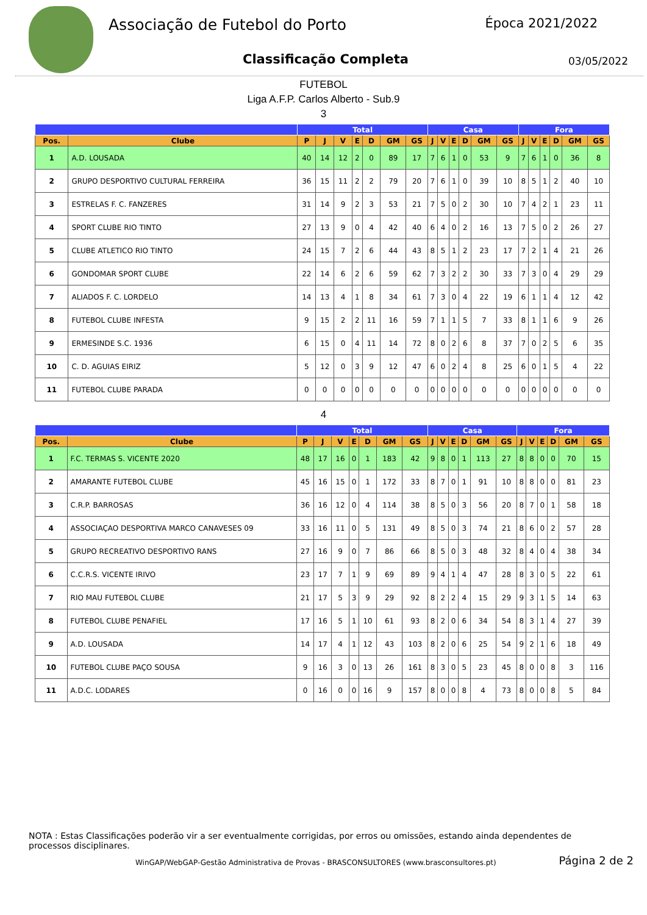Associação de Futebol do Porto
Classificação Completa
Época 2021/2022
03/05/2022
FUTEBOL
Liga A.F.P. Carlos Alberto - Sub.9
3
| | | Total | | | | | | | Casa | | | | | | Fora | | | | | |
| --- | --- | --- | --- | --- | --- | --- | --- | --- | --- | --- | --- | --- | --- | --- | --- | --- | --- | --- | --- | --- |
| Pos. | Clube | P | J | V | E | D | GM | GS | J | V | E | D | GM | GS | J | V | E | D | GM | GS |
| 1 | A.D. LOUSADA | 40 | 14 | 12 | 2 | 0 | 89 | 17 | 7 | 6 | 1 | 0 | 53 | 9 | 7 | 6 | 1 | 0 | 36 | 8 |
| 2 | GRUPO DESPORTIVO CULTURAL FERREIRA | 36 | 15 | 11 | 2 | 2 | 79 | 20 | 7 | 6 | 1 | 0 | 39 | 10 | 8 | 5 | 1 | 2 | 40 | 10 |
| 3 | ESTRELAS F. C. FANZERES | 31 | 14 | 9 | 2 | 3 | 53 | 21 | 7 | 5 | 0 | 2 | 30 | 10 | 7 | 4 | 2 | 1 | 23 | 11 |
| 4 | SPORT CLUBE RIO TINTO | 27 | 13 | 9 | 0 | 4 | 42 | 40 | 6 | 4 | 0 | 2 | 16 | 13 | 7 | 5 | 0 | 2 | 26 | 27 |
| 5 | CLUBE ATLETICO RIO TINTO | 24 | 15 | 7 | 2 | 6 | 44 | 43 | 8 | 5 | 1 | 2 | 23 | 17 | 7 | 2 | 1 | 4 | 21 | 26 |
| 6 | GONDOMAR SPORT CLUBE | 22 | 14 | 6 | 2 | 6 | 59 | 62 | 7 | 3 | 2 | 2 | 30 | 33 | 7 | 3 | 0 | 4 | 29 | 29 |
| 7 | ALIADOS F. C. LORDELO | 14 | 13 | 4 | 1 | 8 | 34 | 61 | 7 | 3 | 0 | 4 | 22 | 19 | 6 | 1 | 1 | 4 | 12 | 42 |
| 8 | FUTEBOL CLUBE INFESTA | 9 | 15 | 2 | 2 | 11 | 16 | 59 | 7 | 1 | 1 | 5 | 7 | 33 | 8 | 1 | 1 | 6 | 9 | 26 |
| 9 | ERMESINDE S.C. 1936 | 6 | 15 | 0 | 4 | 11 | 14 | 72 | 8 | 0 | 2 | 6 | 8 | 37 | 7 | 0 | 2 | 5 | 6 | 35 |
| 10 | C. D. AGUIAS EIRIZ | 5 | 12 | 0 | 3 | 9 | 12 | 47 | 6 | 0 | 2 | 4 | 8 | 25 | 6 | 0 | 1 | 5 | 4 | 22 |
| 11 | FUTEBOL CLUBE PARADA | 0 | 0 | 0 | 0 | 0 | 0 | 0 | 0 | 0 | 0 | 0 | 0 | 0 | 0 | 0 | 0 | 0 | 0 | 0 |
4
| | | Total | | | | | | | Casa | | | | | | Fora | | | | | |
| --- | --- | --- | --- | --- | --- | --- | --- | --- | --- | --- | --- | --- | --- | --- | --- | --- | --- | --- | --- | --- |
| Pos. | Clube | P | J | V | E | D | GM | GS | J | V | E | D | GM | GS | J | V | E | D | GM | GS |
| 1 | F.C. TERMAS S. VICENTE 2020 | 48 | 17 | 16 | 0 | 1 | 183 | 42 | 9 | 8 | 0 | 1 | 113 | 27 | 8 | 8 | 0 | 0 | 70 | 15 |
| 2 | AMARANTE FUTEBOL CLUBE | 45 | 16 | 15 | 0 | 1 | 172 | 33 | 8 | 7 | 0 | 1 | 91 | 10 | 8 | 8 | 0 | 0 | 81 | 23 |
| 3 | C.R.P. BARROSAS | 36 | 16 | 12 | 0 | 4 | 114 | 38 | 8 | 5 | 0 | 3 | 56 | 20 | 8 | 7 | 0 | 1 | 58 | 18 |
| 4 | ASSOCIAÇAO DESPORTIVA MARCO CANAVESES 09 | 33 | 16 | 11 | 0 | 5 | 131 | 49 | 8 | 5 | 0 | 3 | 74 | 21 | 8 | 6 | 0 | 2 | 57 | 28 |
| 5 | GRUPO RECREATIVO DESPORTIVO RANS | 27 | 16 | 9 | 0 | 7 | 86 | 66 | 8 | 5 | 0 | 3 | 48 | 32 | 8 | 4 | 0 | 4 | 38 | 34 |
| 6 | C.C.R.S. VICENTE IRIVO | 23 | 17 | 7 | 1 | 9 | 69 | 89 | 9 | 4 | 1 | 4 | 47 | 28 | 8 | 3 | 0 | 5 | 22 | 61 |
| 7 | RIO MAU FUTEBOL CLUBE | 21 | 17 | 5 | 3 | 9 | 29 | 92 | 8 | 2 | 2 | 4 | 15 | 29 | 9 | 3 | 1 | 5 | 14 | 63 |
| 8 | FUTEBOL CLUBE PENAFIEL | 17 | 16 | 5 | 1 | 10 | 61 | 93 | 8 | 2 | 0 | 6 | 34 | 54 | 8 | 3 | 1 | 4 | 27 | 39 |
| 9 | A.D. LOUSADA | 14 | 17 | 4 | 1 | 12 | 43 | 103 | 8 | 2 | 0 | 6 | 25 | 54 | 9 | 2 | 1 | 6 | 18 | 49 |
| 10 | FUTEBOL CLUBE PAÇO SOUSA | 9 | 16 | 3 | 0 | 13 | 26 | 161 | 8 | 3 | 0 | 5 | 23 | 45 | 8 | 0 | 0 | 8 | 3 | 116 |
| 11 | A.D.C. LODARES | 0 | 16 | 0 | 0 | 16 | 9 | 157 | 8 | 0 | 0 | 8 | 4 | 73 | 8 | 0 | 0 | 8 | 5 | 84 |
NOTA : Estas Classificações poderão vir a ser eventualmente corrigidas, por erros ou omissões, estando ainda dependentes de processos disciplinares.
WinGAP/WebGAP-Gestão Administrativa de Provas - BRASCONSULTORES (www.brasconsultores.pt)
Página 2 de 2